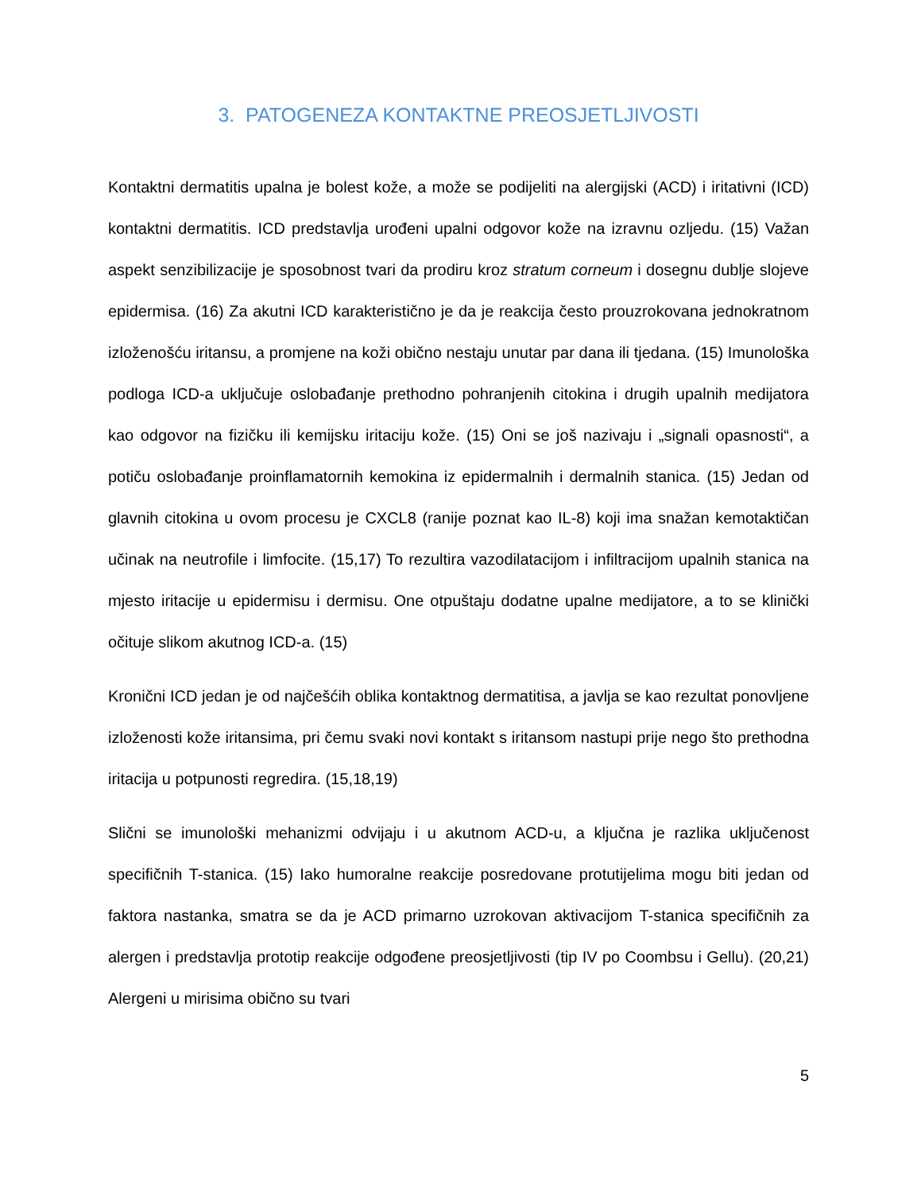3. PATOGENEZA KONTAKTNE PREOSJETLJIVOSTI
Kontaktni dermatitis upalna je bolest kože, a može se podijeliti na alergijski (ACD) i iritativni (ICD) kontaktni dermatitis. ICD predstavlja urođeni upalni odgovor kože na izravnu ozljedu. (15) Važan aspekt senzibilizacije je sposobnost tvari da prodiru kroz stratum corneum i dosegnu dublje slojeve epidermisa. (16) Za akutni ICD karakteristično je da je reakcija često prouzrokovana jednokratnom izloženošću iritansu, a promjene na koži obično nestaju unutar par dana ili tjedana. (15) Imunološka podloga ICD-a uključuje oslobađanje prethodno pohranjenih citokina i drugih upalnih medijatora kao odgovor na fizičku ili kemijsku iritaciju kože. (15) Oni se još nazivaju i „signali opasnosti“, a potiču oslobađanje proinflamatornih kemokina iz epidermalnih i dermalnih stanica. (15) Jedan od glavnih citokina u ovom procesu je CXCL8 (ranije poznat kao IL-8) koji ima snažan kemotaktičan učinak na neutrofile i limfocite. (15,17) To rezultira vazodilatacijom i infiltracijom upalnih stanica na mjesto iritacije u epidermisu i dermisu. One otpuštaju dodatne upalne medijatore, a to se klinički očituje slikom akutnog ICD-a. (15)
Kronični ICD jedan je od najčešćih oblika kontaktnog dermatitisa, a javlja se kao rezultat ponovljene izloženosti kože iritansima, pri čemu svaki novi kontakt s iritansom nastupi prije nego što prethodna iritacija u potpunosti regredira. (15,18,19)
Slični se imunološki mehanizmi odvijaju i u akutnom ACD-u, a ključna je razlika uključenost specifičnih T-stanica. (15) Iako humoralne reakcije posredovane protutijelima mogu biti jedan od faktora nastanka, smatra se da je ACD primarno uzrokovan aktivacijom T-stanica specifičnih za alergen i predstavlja prototip reakcije odgođene preosjetljivosti (tip IV po Coombsu i Gellu). (20,21) Alergeni u mirisima obično su tvari
5